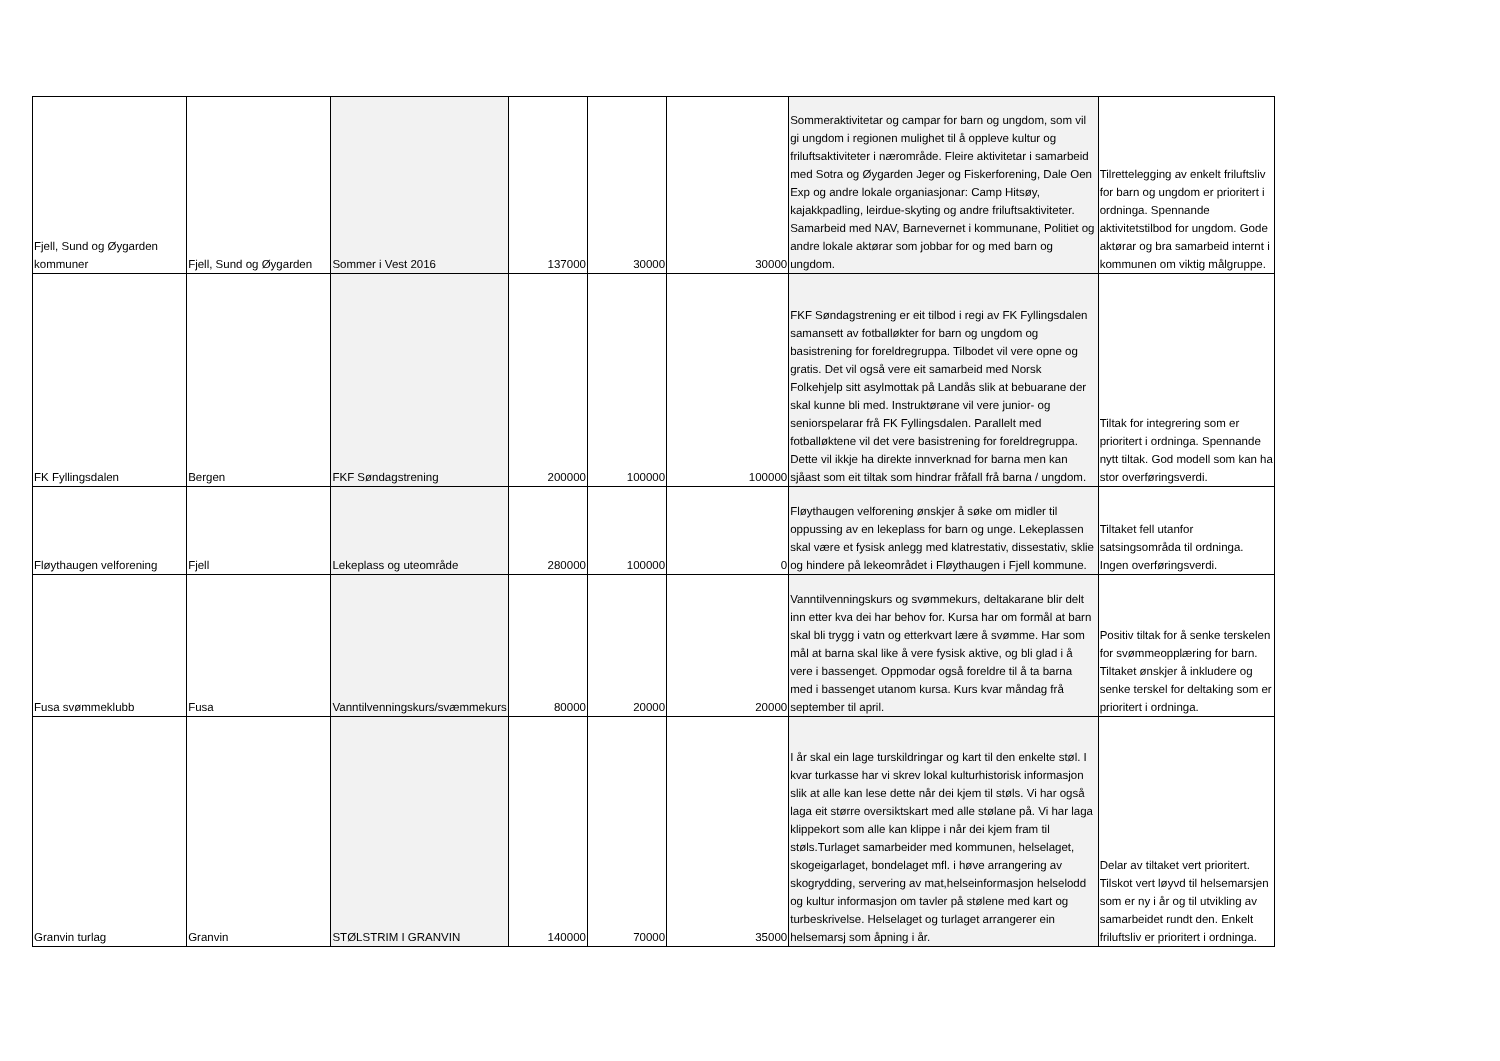| Fjell, Sund og Øygarden kommuner | Fjell, Sund og Øygarden | Sommer i Vest 2016 | 137000 | 30000 | 30000 | Sommeraktivitetar og campar for barn og ungdom, som vil gi ungdom i regionen mulighet til å oppleve kultur og friluftsaktiviteter i nærområde. Fleire aktivitetar i samarbeid med Sotra og Øygarden Jeger og Fiskerforening, Dale Oen Exp og andre lokale organiasjonar: Camp Hitsøy, kajakkpadling, leirdue-skyting og andre friluftsaktiviteter. Samarbeid med NAV, Barnevernet i kommunane, Politiet og andre lokale aktørar som jobbar for og med barn og ungdom. | Tilrettelegging av enkelt friluftsliv for barn og ungdom er prioritert i ordninga. Spennande aktivitetstilbod for ungdom. Gode aktørar og bra samarbeid internt i kommunen om viktig målgruppe. |
| FK Fyllingsdalen | Bergen | FKF Søndagstrening | 200000 | 100000 | 100000 | FKF Søndagstrening er eit tilbod i regi av FK Fyllingsdalen samansett av fotballøkter for barn og ungdom og basistrening for foreldregruppa. Tilbodet vil vere opne og gratis. Det vil også vere eit samarbeid med Norsk Folkehjelp sitt asylmottak på Landås slik at bebuarane der skal kunne bli med. Instruktørane vil vere junior- og seniorspelarar frå FK Fyllingsdalen. Parallelt med fotballøktene vil det vere basistrening for foreldregruppa. Dette vil ikkje ha direkte innverknad for barna men kan sjåast som eit tiltak som hindrar fråfall frå barna / ungdom. | Tiltak for integrering som er prioritert i ordninga. Spennande nytt tiltak. God modell som kan ha stor overføringsverdi. |
| Fløythaugen velforening | Fjell | Lekeplass og uteområde | 280000 | 100000 | 0 | Fløythaugen velforening ønskjer å søke om midler til oppussing av en lekeplass for barn og unge. Lekeplassen skal være et fysisk anlegg med klatrestativ, dissestativ, sklie og hindere på lekeområdet i Fløythaugen i Fjell kommune. | Tiltaket fell utanfor satsingsområda til ordninga. Ingen overføringsverdi. |
| Fusa svømmeklubb | Fusa | Vanntilvenningskurs/svæmmekurs | 80000 | 20000 | 20000 | Vanntilvenningskurs og svømmekurs, deltakarane blir delt inn etter kva dei har behov for. Kursa har om formål at barn skal bli trygg i vatn og etterkvart lære å svømme. Har som mål at barna skal like å vere fysisk aktive, og bli glad i å vere i bassenget. Oppmodar også foreldre til å ta barna med i bassenget utanom kursa. Kurs kvar måndag frå september til april. | Positiv tiltak for å senke terskelen for svømmeopplæring for barn. Tiltaket ønskjer å inkludere og senke terskel for deltaking som er prioritert i ordninga. |
| Granvin turlag | Granvin | STØLSTRIM I GRANVIN | 140000 | 70000 | 35000 | I år skal ein lage turskildringar og kart til den enkelte støl. I kvar turkasse har vi skrev lokal kulturhistorisk informasjon slik at alle kan lese dette når dei kjem til støls. Vi har også laga eit større oversiktskart med alle stølane på. Vi har laga klippekort som alle kan klippe i når dei kjem fram til støls.Turlaget samarbeider med kommunen, helselaget, skogeigarlaget, bondelaget mfl. i høve arrangering av skogrydding, servering av mat,helseinformasjon helselodd og kultur informasjon om tavler på stølene med kart og turbeskrivelse. Helselaget og turlaget arrangerer ein helsemarsj som åpning i år. | Delar av tiltaket vert prioritert. Tilskot vert løyvd til helsemarsjen som er ny i år og til utvikling av samarbeidet rundt den. Enkelt friluftsliv er prioritert i ordninga. |